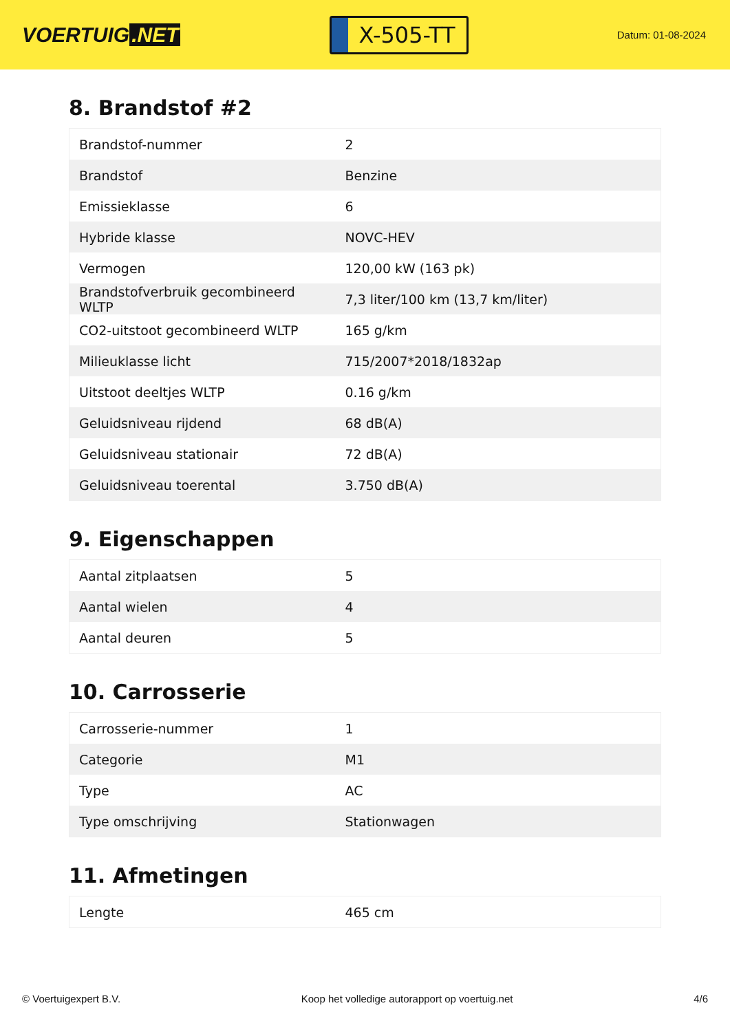VOERTUIG.NET
X-505-TT
Datum: 01-08-2024
8. Brandstof #2
| Brandstof-nummer | 2 |
| Brandstof | Benzine |
| Emissieklasse | 6 |
| Hybride klasse | NOVC-HEV |
| Vermogen | 120,00 kW (163 pk) |
| Brandstofverbruik gecombineerd WLTP | 7,3 liter/100 km (13,7 km/liter) |
| CO2-uitstoot gecombineerd WLTP | 165 g/km |
| Milieuklasse licht | 715/2007*2018/1832ap |
| Uitstoot deeltjes WLTP | 0.16 g/km |
| Geluidsniveau rijdend | 68 dB(A) |
| Geluidsniveau stationair | 72 dB(A) |
| Geluidsniveau toerental | 3.750 dB(A) |
9. Eigenschappen
| Aantal zitplaatsen | 5 |
| Aantal wielen | 4 |
| Aantal deuren | 5 |
10. Carrosserie
| Carrosserie-nummer | 1 |
| Categorie | M1 |
| Type | AC |
| Type omschrijving | Stationwagen |
11. Afmetingen
| Lengte | 465 cm |
© Voertuigexpert B.V. Koop het volledige autorapport op voertuig.net 4/6